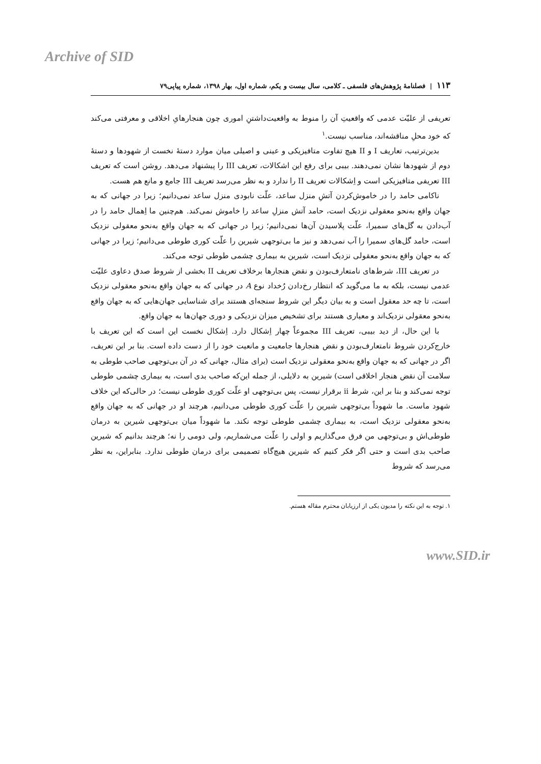Archive of SID
۱۱۳ | فصلنامهٔ پژوهش‌های فلسفی ـ کلامی، سال بیست و یکم، شماره اول، بهار ۱۳۹۸، شماره پیاپی۷۹
تعریفی از علیّت عدمی که واقعیتِ آن را منوط به واقعیت‌داشتنِ اموری چون هنجارهایِ اخلاقی و معرفتی می‌کند که خود محلِ مناقشه‌اند، مناسب نیست.<sup>۱</sup>
بدین‌ترتیب، تعاریف I و II هیچ تفاوت متافیزیکی و عینی و اصیلی میان موارد دستهٔ نخست از شهودها و دستهٔ دوم از شهودها نشان نمی‌دهند. بیبی برای رفع این اشکالات، تعریف III را پیشنهاد می‌دهد. روشن است که تعریف III تعریفی متافیزیکی است و اِشکالات تعریف II را ندارد و به نظر می‌رسد تعریف III جامع و مانع هم هست.
ناکامی حامد را در خاموش‌کردن آتشِ منزل ساعد، علّت نابودی منزل ساعد نمی‌دانیم؛ زیرا در جهانی که به جهان واقع به‌نحو معقولی نزدیک است، حامد آتش منزلِ ساعد را خاموش نمی‌کند. هم‌چنین ما اِهمال حامد را در آب‌دادن به گل‌های سمیرا، علّت پلاسیدن آن‌ها نمی‌دانیم؛ زیرا در جهانی که به جهان واقع به‌نحو معقولی نزدیک است، حامد گل‌های سمیرا را آب نمی‌دهد و نیز ما بی‌توجهی شیرین را علّت کوری طوطی می‌دانیم؛ زیرا در جهانی که به جهان واقع به‌نحو معقولی نزدیک است، شیرین به بیماری چشمی طوطی توجه می‌کند.
در تعریف III، شرط‌های نامتعارف‌بودن و نقض هنجارها برخلاف تعریف II بخشی از شروط صدق دعاوی علیّت عدمی نیست، بلکه به ما می‌گوید که انتظار رخ‌دادن رُخداد نوع A در جهانی که به جهان واقع به‌نحو معقولی نزدیک است، تا چه حد معقول است و به بیان دیگر این شروط سنجه‌ای هستند برای شناسایی جهان‌هایی که به جهان واقع به‌نحو معقولی نزدیک‌اند و معیاری هستند برای تشخیص میزان نزدیکی و دوری جهان‌ها به جهان واقع.
با این حال، از دید بیبی، تعریف III مجموعاً چهار اِشکال دارد. اِشکال نخست این است که این تعریف با خارج‌کردن شروط نامتعارف‌بودن و نقض هنجارها جامعیت و مانعیت خود را از دست داده است. بنا بر این تعریف، اگر در جهانی که به جهان واقع به‌نحو معقولی نزدیک است (برای مثال، جهانی که در آن بی‌توجهی صاحب طوطی به سلامت آن نقض هنجار اخلاقی است) شیرین به دلایلی، از جمله این‌که صاحب بدی است، به بیماری چشمی طوطی توجه نمی‌کند و بنا بر این، شرط ii برقرار نیست، پس بی‌توجهی او علّت کوری طوطی نیست؛ در حالی‌که این خلاف شهود ماست. ما شهوداً بی‌توجهی شیرین را علّت کوری طوطی می‌دانیم، هرچند او در جهانی که به جهان واقع به‌نحو معقولی نزدیک است، به بیماری چشمی طوطی توجه نکند. ما شهوداً میان بی‌توجهی شیرین به درمان طوطی‌اش و بی‌توجهی من فرق می‌گذاریم و اولی را علّت می‌شماریم، ولی دومی را نه؛ هرچند بدانیم که شیرین صاحب بدی است و حتی اگر فکر کنیم که شیرین هیچ‌گاه تصمیمی برای درمان طوطی ندارد. بنابراین، به نظر می‌رسد که شروط
۱. توجه به این نکته را مدیون یکی از ارزیابان محترم مقاله هستم.
www.SID.ir